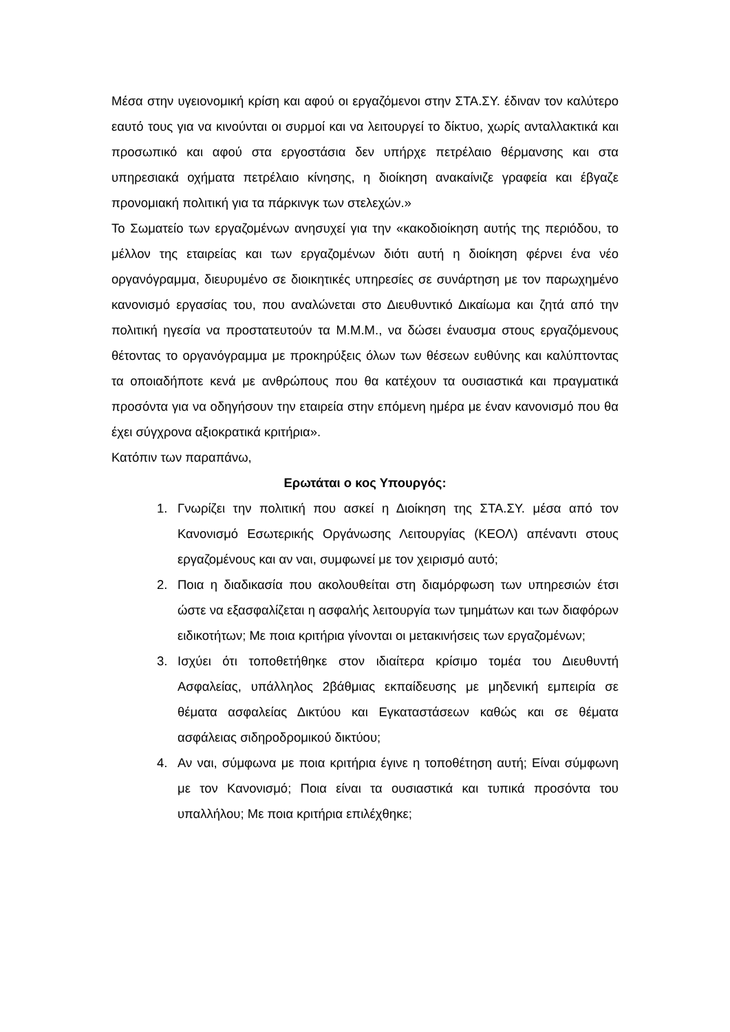Μέσα στην υγειονομική κρίση και αφού οι εργαζόμενοι στην ΣΤΑ.ΣΥ. έδιναν τον καλύτερο εαυτό τους για να κινούνται οι συρμοί και να λειτουργεί το δίκτυο, χωρίς ανταλλακτικά και προσωπικό και αφού στα εργοστάσια δεν υπήρχε πετρέλαιο θέρμανσης και στα υπηρεσιακά οχήματα πετρέλαιο κίνησης, η διοίκηση ανακαίνιζε γραφεία και έβγαζε προνομιακή πολιτική για τα πάρκινγκ των στελεχών.»
Το Σωματείο των εργαζομένων ανησυχεί για την «κακοδιοίκηση αυτής της περιόδου, το μέλλον της εταιρείας και των εργαζομένων διότι αυτή η διοίκηση φέρνει ένα νέο οργανόγραμμα, διευρυμένο σε διοικητικές υπηρεσίες σε συνάρτηση με τον παρωχημένο κανονισμό εργασίας του, που αναλώνεται στο Διευθυντικό Δικαίωμα και ζητά από την πολιτική ηγεσία να προστατευτούν τα Μ.Μ.Μ., να δώσει έναυσμα στους εργαζόμενους θέτοντας το οργανόγραμμα με προκηρύξεις όλων των θέσεων ευθύνης και καλύπτοντας τα οποιαδήποτε κενά με ανθρώπους που θα κατέχουν τα ουσιαστικά και πραγματικά προσόντα για να οδηγήσουν την εταιρεία στην επόμενη ημέρα με έναν κανονισμό που θα έχει σύγχρονα αξιοκρατικά κριτήρια».
Κατόπιν των παραπάνω,
Ερωτάται ο κος Υπουργός:
1. Γνωρίζει την πολιτική που ασκεί η Διοίκηση της ΣΤΑ.ΣΥ. μέσα από τον Κανονισμό Εσωτερικής Οργάνωσης Λειτουργίας (ΚΕΟΛ) απέναντι στους εργαζομένους και αν ναι, συμφωνεί με τον χειρισμό αυτό;
2. Ποια η διαδικασία που ακολουθείται στη διαμόρφωση των υπηρεσιών έτσι ώστε να εξασφαλίζεται η ασφαλής λειτουργία των τμημάτων και των διαφόρων ειδικοτήτων; Με ποια κριτήρια γίνονται οι μετακινήσεις των εργαζομένων;
3. Ισχύει ότι τοποθετήθηκε στον ιδιαίτερα κρίσιμο τομέα του Διευθυντή Ασφαλείας, υπάλληλος 2βάθμιας εκπαίδευσης με μηδενική εμπειρία σε θέματα ασφαλείας Δικτύου και Εγκαταστάσεων καθώς και σε θέματα ασφάλειας σιδηροδρομικού δικτύου;
4. Αν ναι, σύμφωνα με ποια κριτήρια έγινε η τοποθέτηση αυτή; Είναι σύμφωνη με τον Κανονισμό; Ποια είναι τα ουσιαστικά και τυπικά προσόντα του υπαλλήλου; Με ποια κριτήρια επιλέχθηκε;